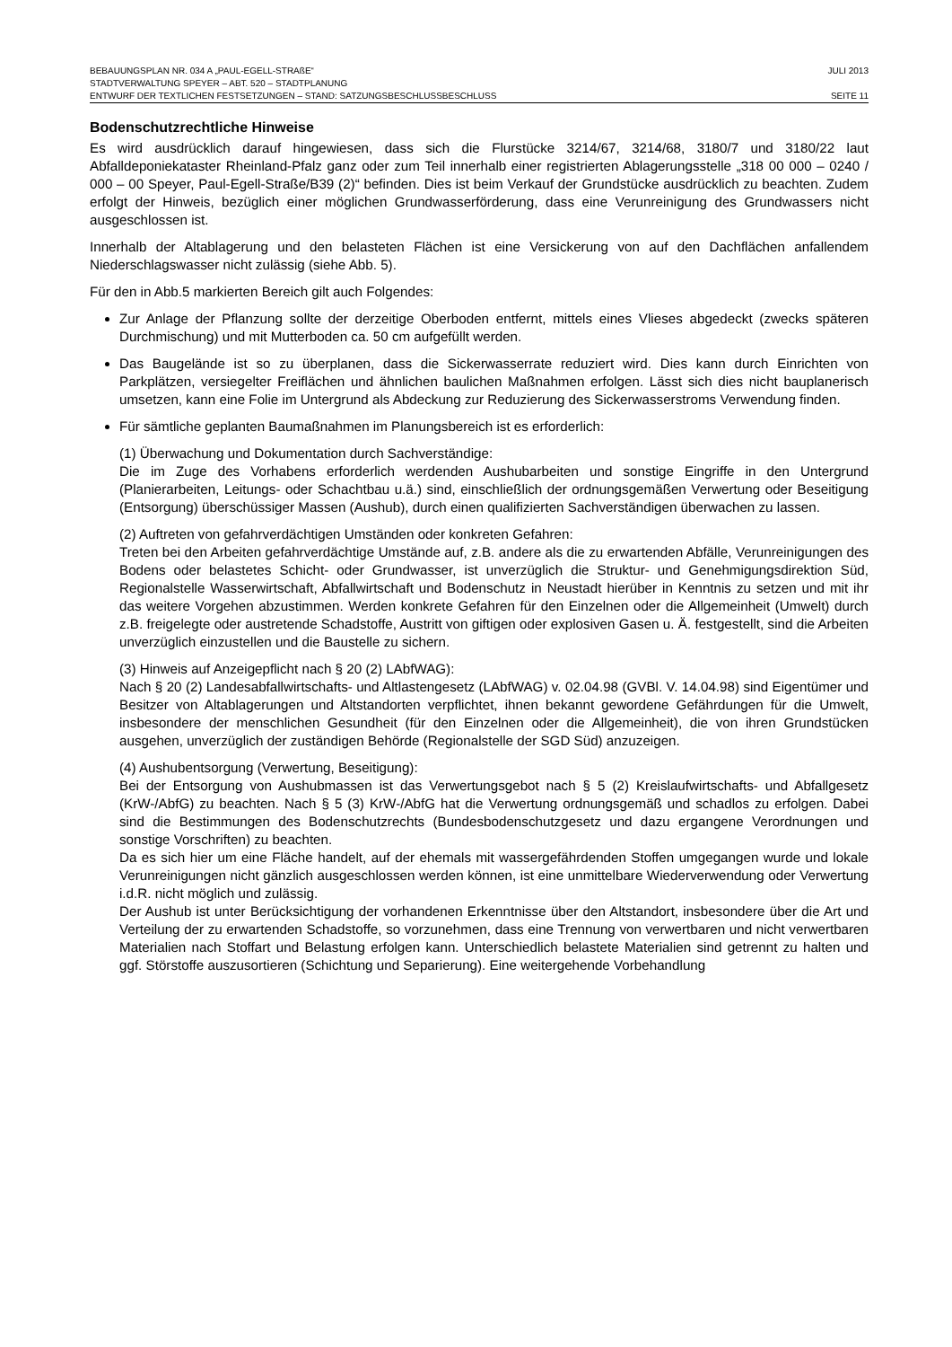BEBAUUNGSPLAN NR. 034 A „PAUL-EGELL-STRAßE“JULI 2013
STADTVERWALTUNG SPEYER – ABT. 520 – STADTPLANUNG
ENTWURF DER TEXTLICHEN FESTSETZUNGEN – STAND: SATZUNGSBESCHLUSSBESCHLUSS SEITE 11
Bodenschutzrechtliche Hinweise
Es wird ausdrücklich darauf hingewiesen, dass sich die Flurstücke 3214/67, 3214/68, 3180/7 und 3180/22 laut Abfalldeponiekataster Rheinland-Pfalz ganz oder zum Teil innerhalb einer registrierten Ablagerungsstelle „318 00 000 – 0240 / 000 – 00 Speyer, Paul-Egell-Straße/B39 (2)“ befinden. Dies ist beim Verkauf der Grundstücke ausdrücklich zu beachten. Zudem erfolgt der Hinweis, bezüglich einer möglichen Grundwasserförderung, dass eine Verunreinigung des Grundwassers nicht ausgeschlossen ist.
Innerhalb der Altablagerung und den belasteten Flächen ist eine Versickerung von auf den Dachflächen anfallendem Niederschlagswasser nicht zulässig (siehe Abb. 5).
Für den in Abb.5 markierten Bereich gilt auch Folgendes:
Zur Anlage der Pflanzung sollte der derzeitige Oberboden entfernt, mittels eines Vlieses abgedeckt (zwecks späteren Durchmischung) und mit Mutterboden ca. 50 cm aufgefüllt werden.
Das Baugelände ist so zu überplanen, dass die Sickerwasserrate reduziert wird. Dies kann durch Einrichten von Parkplätzen, versiegelter Freiflächen und ähnlichen baulichen Maßnahmen erfolgen. Lässt sich dies nicht bauplanerisch umsetzen, kann eine Folie im Untergrund als Abdeckung zur Reduzierung des Sickerwasserstroms Verwendung finden.
Für sämtliche geplanten Baumaßnahmen im Planungsbereich ist es erforderlich:
(1) Überwachung und Dokumentation durch Sachverständige:
Die im Zuge des Vorhabens erforderlich werdenden Aushubarbeiten und sonstige Eingriffe in den Untergrund (Planierarbeiten, Leitungs- oder Schachtbau u.ä.) sind, einschließlich der ordnungsgemäßen Verwertung oder Beseitigung (Entsorgung) überschüssiger Massen (Aushub), durch einen qualifizierten Sachverständigen überwachen zu lassen.
(2) Auftreten von gefahrverdächtigen Umständen oder konkreten Gefahren:
Treten bei den Arbeiten gefahrverdächtige Umstände auf, z.B. andere als die zu erwartenden Abfälle, Verunreinigungen des Bodens oder belastetes Schicht- oder Grundwasser, ist unverzüglich die Struktur- und Genehmigungsdirektion Süd, Regionalstelle Wasserwirtschaft, Abfallwirtschaft und Bodenschutz in Neustadt hierüber in Kenntnis zu setzen und mit ihr das weitere Vorgehen abzustimmen. Werden konkrete Gefahren für den Einzelnen oder die Allgemeinheit (Umwelt) durch z.B. freigelegte oder austretende Schadstoffe, Austritt von giftigen oder explosiven Gasen u. Ä. festgestellt, sind die Arbeiten unverzüglich einzustellen und die Baustelle zu sichern.
(3) Hinweis auf Anzeigepflicht nach § 20 (2) LAbfWAG):
Nach § 20 (2) Landesabfallwirtschafts- und Altlastengesetz (LAbfWAG) v. 02.04.98 (GVBl. V. 14.04.98) sind Eigentümer und Besitzer von Altablagerungen und Altstandorten verpflichtet, ihnen bekannt gewordene Gefährdungen für die Umwelt, insbesondere der menschlichen Gesundheit (für den Einzelnen oder die Allgemeinheit), die von ihren Grundstücken ausgehen, unverzüglich der zuständigen Behörde (Regionalstelle der SGD Süd) anzuzeigen.
(4) Aushubentsorgung (Verwertung, Beseitigung):
Bei der Entsorgung von Aushubmassen ist das Verwertungsgebot nach § 5 (2) Kreislaufwirtschafts- und Abfallgesetz (KrW-/AbfG) zu beachten. Nach § 5 (3) KrW-/AbfG hat die Verwertung ordnungsgemäß und schadlos zu erfolgen. Dabei sind die Bestimmungen des Bodenschutzrechts (Bundesbodenschutzgesetz und dazu ergangene Verordnungen und sonstige Vorschriften) zu beachten.
Da es sich hier um eine Fläche handelt, auf der ehemals mit wassergefährdenden Stoffen umgegangen wurde und lokale Verunreinigungen nicht gänzlich ausgeschlossen werden können, ist eine unmittelbare Wiederverwendung oder Verwertung i.d.R. nicht möglich und zulässig.
Der Aushub ist unter Berücksichtigung der vorhandenen Erkenntnisse über den Altstandort, insbesondere über die Art und Verteilung der zu erwartenden Schadstoffe, so vorzunehmen, dass eine Trennung von verwertbaren und nicht verwertbaren Materialien nach Stoffart und Belastung erfolgen kann. Unterschiedlich belastete Materialien sind getrennt zu halten und ggf. Störstoffe auszusortieren (Schichtung und Separierung). Eine weitergehende Vorbehandlung